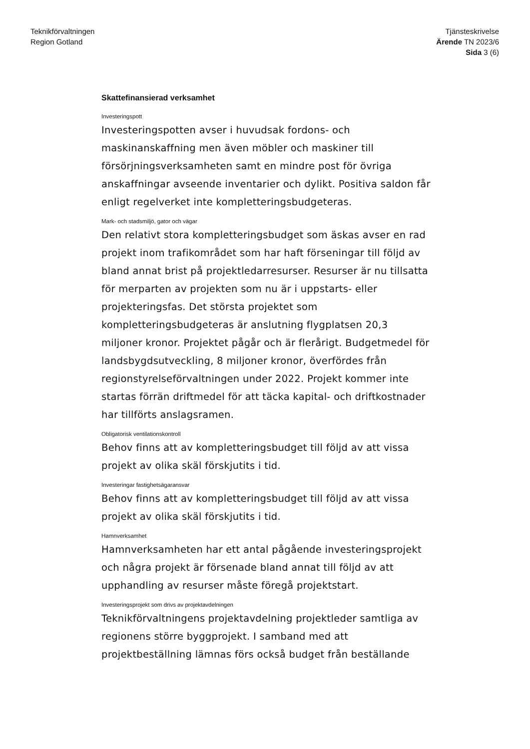Teknikförvaltningen
Region Gotland
Tjänsteskrivelse
Ärende TN 2023/6
Sida 3 (6)
Skattefinansierad verksamhet
Investeringspott
Investeringspotten avser i huvudsak fordons- och maskinanskaffning men även möbler och maskiner till försörjningsverksamheten samt en mindre post för övriga anskaffningar avseende inventarier och dylikt. Positiva saldon får enligt regelverket inte kompletteringsbudgeteras.
Mark- och stadsmiljö, gator och vägar
Den relativt stora kompletteringsbudget som äskas avser en rad projekt inom trafikområdet som har haft förseningar till följd av bland annat brist på projektledarresurser. Resurser är nu tillsatta för merparten av projekten som nu är i uppstarts- eller projekteringsfas. Det största projektet som kompletteringsbudgeteras är anslutning flygplatsen 20,3 miljoner kronor. Projektet pågår och är flerårigt. Budgetmedel för landsbygdsutveckling, 8 miljoner kronor, överfördes från regionstyrelseförvaltningen under 2022. Projekt kommer inte startas förrän driftmedel för att täcka kapital- och driftkostnader har tillförts anslagsramen.
Obligatorisk ventilationskontroll
Behov finns att av kompletteringsbudget till följd av att vissa projekt av olika skäl förskjutits i tid.
Investeringar fastighetsägaransvar
Behov finns att av kompletteringsbudget till följd av att vissa projekt av olika skäl förskjutits i tid.
Hamnverksamhet
Hamnverksamheten har ett antal pågående investeringsprojekt och några projekt är försenade bland annat till följd av att upphandling av resurser måste föregå projektstart.
Investeringsprojekt som drivs av projektavdelningen
Teknikförvaltningens projektavdelning projektleder samtliga av regionens större byggprojekt. I samband med att projektbeställning lämnas förs också budget från beställande